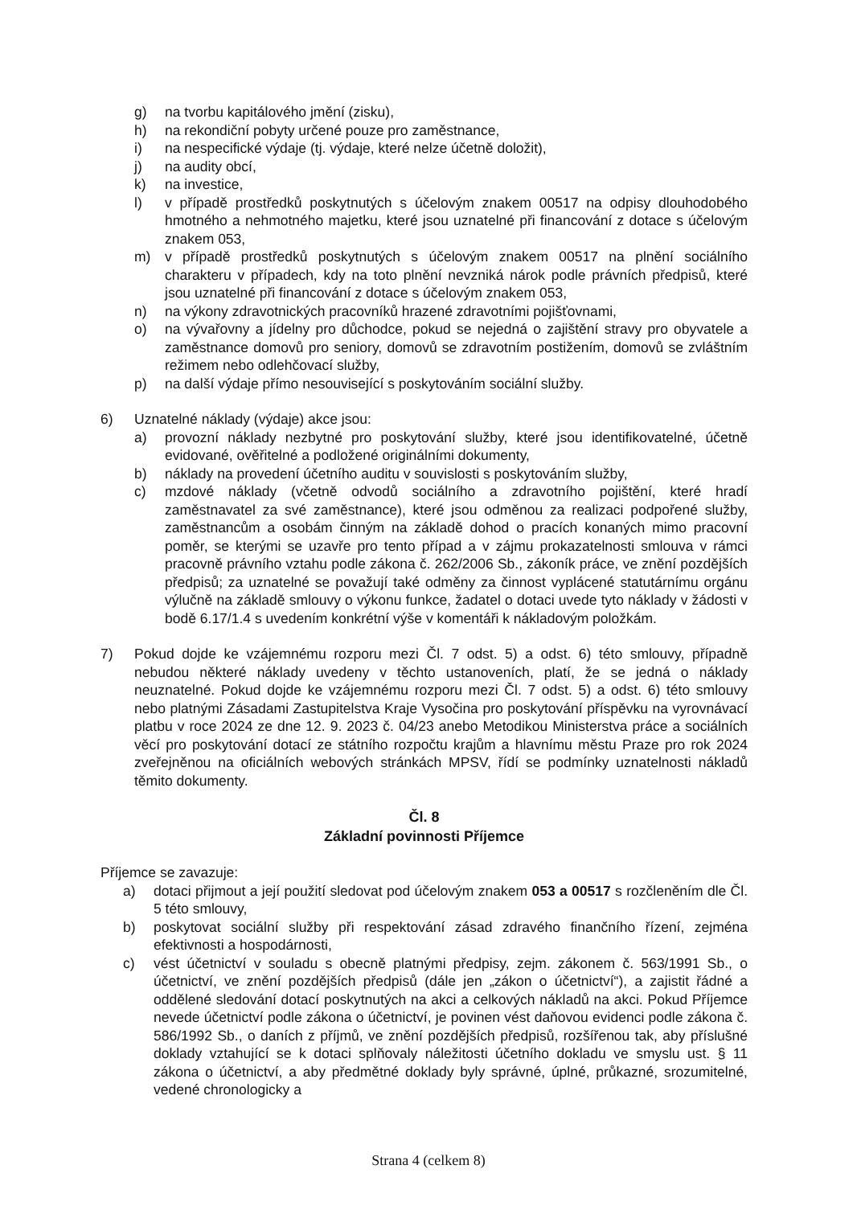g) na tvorbu kapitálového jmění (zisku),
h) na rekondiční pobyty určené pouze pro zaměstnance,
i) na nespecifické výdaje (tj. výdaje, které nelze účetně doložit),
j) na audity obcí,
k) na investice,
l) v případě prostředků poskytnutých s účelovým znakem 00517 na odpisy dlouhodobého hmotného a nehmotného majetku, které jsou uznatelné při financování z dotace s účelovým znakem 053,
m) v případě prostředků poskytnutých s účelovým znakem 00517 na plnění sociálního charakteru v případech, kdy na toto plnění nevzniká nárok podle právních předpisů, které jsou uznatelné při financování z dotace s účelovým znakem 053,
n) na výkony zdravotnických pracovníků hrazené zdravotními pojišťovnami,
o) na vývařovny a jídelny pro důchodce, pokud se nejedná o zajištění stravy pro obyvatele a zaměstnance domovů pro seniory, domovů se zdravotním postižením, domovů se zvláštním režimem nebo odlehčovací služby,
p) na další výdaje přímo nesouvisející s poskytováním sociální služby.
6) Uznatelné náklady (výdaje) akce jsou:
a) provozní náklady nezbytné pro poskytování služby, které jsou identifikovatelné, účetně evidované, ověřitelné a podložené originálními dokumenty,
b) náklady na provedení účetního auditu v souvislosti s poskytováním služby,
c) mzdové náklady (včetně odvodů sociálního a zdravotního pojištění, které hradí zaměstnavatel za své zaměstnance), které jsou odměnou za realizaci podpořené služby, zaměstnancům a osobám činným na základě dohod o pracích konaných mimo pracovní poměr, se kterými se uzavře pro tento případ a v zájmu prokazatelnosti smlouva v rámci pracovně právního vztahu podle zákona č. 262/2006 Sb., zákoník práce, ve znění pozdějších předpisů; za uznatelné se považují také odměny za činnost vyplácené statutárnímu orgánu výlučně na základě smlouvy o výkonu funkce, žadatel o dotaci uvede tyto náklady v žádosti v bodě 6.17/1.4 s uvedením konkrétní výše v komentáři k nákladovým položkám.
7) Pokud dojde ke vzájemnému rozporu mezi Čl. 7 odst. 5) a odst. 6) této smlouvy, případně nebudou některé náklady uvedeny v těchto ustanoveních, platí, že se jedná o náklady neuznatelné. Pokud dojde ke vzájemnému rozporu mezi Čl. 7 odst. 5) a odst. 6) této smlouvy nebo platnými Zásadami Zastupitelstva Kraje Vysočina pro poskytování příspěvku na vyrovnávací platbu v roce 2024 ze dne 12. 9. 2023 č. 04/23 anebo Metodikou Ministerstva práce a sociálních věcí pro poskytování dotací ze státního rozpočtu krajům a hlavnímu městu Praze pro rok 2024 zveřejněnou na oficiálních webových stránkách MPSV, řídí se podmínky uznatelnosti nákladů těmito dokumenty.
Čl. 8
Základní povinnosti Příjemce
Příjemce se zavazuje:
a) dotaci přijmout a její použití sledovat pod účelovým znakem 053 a 00517 s rozčleněním dle Čl. 5 této smlouvy,
b) poskytovat sociální služby při respektování zásad zdravého finančního řízení, zejména efektivnosti a hospodárnosti,
c) vést účetnictví v souladu s obecně platnými předpisy, zejm. zákonem č. 563/1991 Sb., o účetnictví, ve znění pozdějších předpisů (dále jen „zákon o účetnictví“), a zajistit řádné a oddělené sledování dotací poskytnutých na akci a celkových nákladů na akci. Pokud Příjemce nevede účetnictví podle zákona o účetnictví, je povinen vést daňovou evidenci podle zákona č. 586/1992 Sb., o daních z příjmů, ve znění pozdějších předpisů, rozšířenou tak, aby příslušné doklady vztahující se k dotaci splňovaly náležitosti účetního dokladu ve smyslu ust. § 11 zákona o účetnictví, a aby předmětné doklady byly správné, úplné, průkazné, srozumitelné, vedené chronologicky a
Strana 4 (celkem 8)